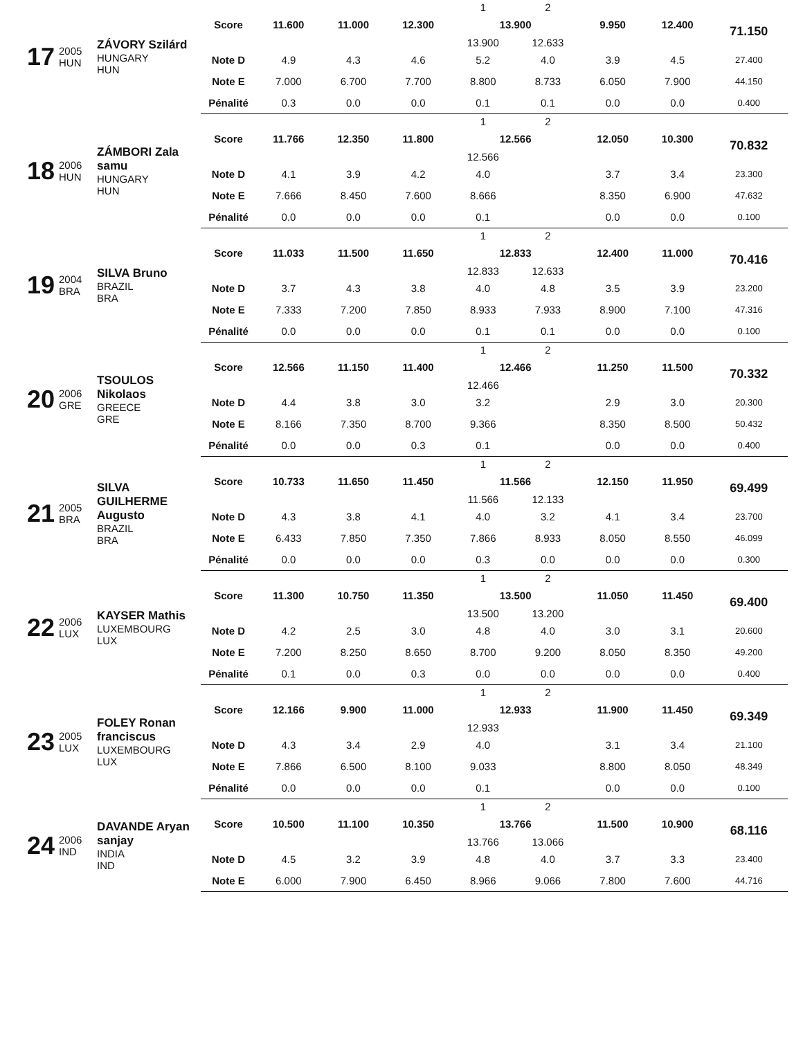| 17 | 2005 HUN | ZÁVORY Szilárd HUNGARY HUN | | | | | 1 | 2 | | | |
| | | | Score | 11.600 | 11.000 | 12.300 | 13.900 | | 9.950 | 12.400 | 71.150 |
| | | | | | | | 13.900 | 12.633 | | | |
| | | | Note D | 4.9 | 4.3 | 4.6 | 5.2 | 4.0 | 3.9 | 4.5 | 27.400 |
| | | | Note E | 7.000 | 6.700 | 7.700 | 8.800 | 8.733 | 6.050 | 7.900 | 44.150 |
| | | | Pénalité | 0.3 | 0.0 | 0.0 | 0.1 | 0.1 | 0.0 | 0.0 | 0.400 |
| 18 | 2006 HUN | ZÁMBORI Zala samu HUNGARY HUN | | | | | 1 | 2 | | | |
| | | | Score | 11.766 | 12.350 | 11.800 | 12.566 | | 12.050 | 10.300 | 70.832 |
| | | | | | | | 12.566 | | | | |
| | | | Note D | 4.1 | 3.9 | 4.2 | 4.0 | | 3.7 | 3.4 | 23.300 |
| | | | Note E | 7.666 | 8.450 | 7.600 | 8.666 | | 8.350 | 6.900 | 47.632 |
| | | | Pénalité | 0.0 | 0.0 | 0.0 | 0.1 | | 0.0 | 0.0 | 0.100 |
| 19 | 2004 BRA | SILVA Bruno BRAZIL BRA | | | | | 1 | 2 | | | |
| | | | Score | 11.033 | 11.500 | 11.650 | 12.833 | | 12.400 | 11.000 | 70.416 |
| | | | | | | | 12.833 | 12.633 | | | |
| | | | Note D | 3.7 | 4.3 | 3.8 | 4.0 | 4.8 | 3.5 | 3.9 | 23.200 |
| | | | Note E | 7.333 | 7.200 | 7.850 | 8.933 | 7.933 | 8.900 | 7.100 | 47.316 |
| | | | Pénalité | 0.0 | 0.0 | 0.0 | 0.1 | 0.1 | 0.0 | 0.0 | 0.100 |
| 20 | 2006 GRE | TSOULOS Nikolaos GREECE GRE | | | | | 1 | 2 | | | |
| | | | Score | 12.566 | 11.150 | 11.400 | 12.466 | | 11.250 | 11.500 | 70.332 |
| | | | | | | | 12.466 | | | | |
| | | | Note D | 4.4 | 3.8 | 3.0 | 3.2 | | 2.9 | 3.0 | 20.300 |
| | | | Note E | 8.166 | 7.350 | 8.700 | 9.366 | | 8.350 | 8.500 | 50.432 |
| | | | Pénalité | 0.0 | 0.0 | 0.3 | 0.1 | | 0.0 | 0.0 | 0.400 |
| 21 | 2005 BRA | SILVA GUILHERME Augusto BRAZIL BRA | | | | | 1 | 2 | | | |
| | | | Score | 10.733 | 11.650 | 11.450 | 11.566 | | 12.150 | 11.950 | 69.499 |
| | | | | | | | 11.566 | 12.133 | | | |
| | | | Note D | 4.3 | 3.8 | 4.1 | 4.0 | 3.2 | 4.1 | 3.4 | 23.700 |
| | | | Note E | 6.433 | 7.850 | 7.350 | 7.866 | 8.933 | 8.050 | 8.550 | 46.099 |
| | | | Pénalité | 0.0 | 0.0 | 0.0 | 0.3 | 0.0 | 0.0 | 0.0 | 0.300 |
| 22 | 2006 LUX | KAYSER Mathis LUXEMBOURG LUX | | | | | 1 | 2 | | | |
| | | | Score | 11.300 | 10.750 | 11.350 | 13.500 | | 11.050 | 11.450 | 69.400 |
| | | | | | | | 13.500 | 13.200 | | | |
| | | | Note D | 4.2 | 2.5 | 3.0 | 4.8 | 4.0 | 3.0 | 3.1 | 20.600 |
| | | | Note E | 7.200 | 8.250 | 8.650 | 8.700 | 9.200 | 8.050 | 8.350 | 49.200 |
| | | | Pénalité | 0.1 | 0.0 | 0.3 | 0.0 | 0.0 | 0.0 | 0.0 | 0.400 |
| 23 | 2005 LUX | FOLEY Ronan franciscus LUXEMBOURG LUX | | | | | 1 | 2 | | | |
| | | | Score | 12.166 | 9.900 | 11.000 | 12.933 | | 11.900 | 11.450 | 69.349 |
| | | | | | | | 12.933 | | | | |
| | | | Note D | 4.3 | 3.4 | 2.9 | 4.0 | | 3.1 | 3.4 | 21.100 |
| | | | Note E | 7.866 | 6.500 | 8.100 | 9.033 | | 8.800 | 8.050 | 48.349 |
| | | | Pénalité | 0.0 | 0.0 | 0.0 | 0.1 | | 0.0 | 0.0 | 0.100 |
| 24 | 2006 IND | DAVANDE Aryan sanjay INDIA IND | | | | | 1 | 2 | | | |
| | | | Score | 10.500 | 11.100 | 10.350 | 13.766 | | 11.500 | 10.900 | 68.116 |
| | | | | | | | 13.766 | 13.066 | | | |
| | | | Note D | 4.5 | 3.2 | 3.9 | 4.8 | 4.0 | 3.7 | 3.3 | 23.400 |
| | | | Note E | 6.000 | 7.900 | 6.450 | 8.966 | 9.066 | 7.800 | 7.600 | 44.716 |